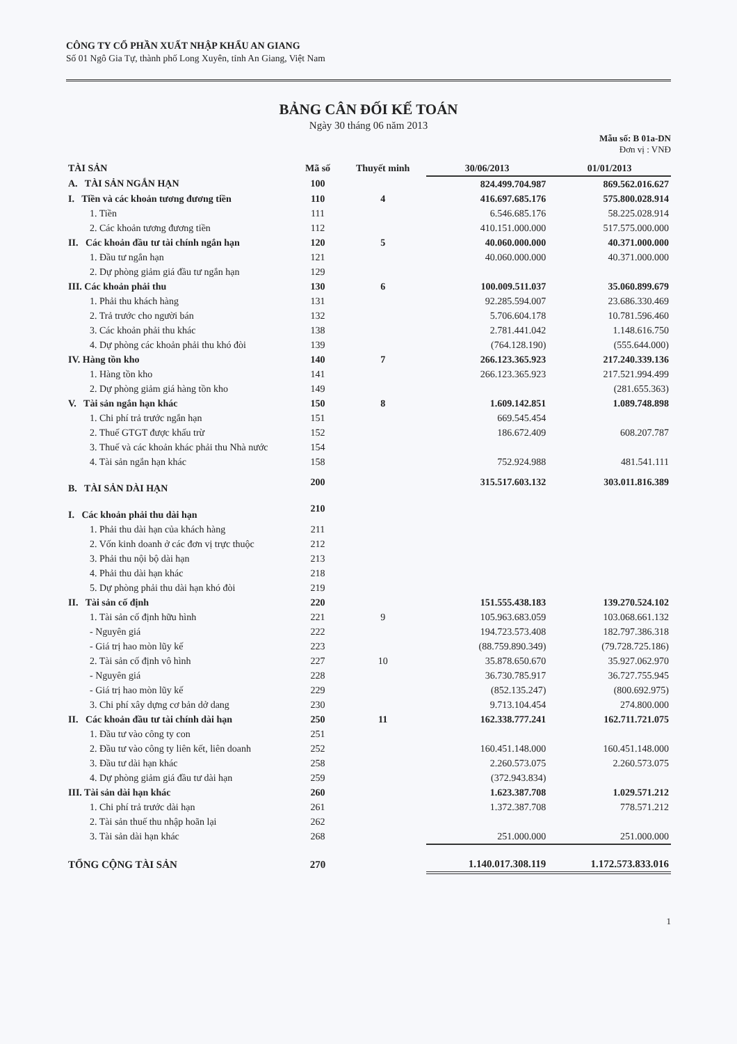CÔNG TY CỔ PHẦN XUẤT NHẬP KHẨU AN GIANG
Số 01 Ngô Gia Tự, thành phố Long Xuyên, tỉnh An Giang, Việt Nam
BẢNG CÂN ĐỐI KẾ TOÁN
Ngày 30 tháng 06 năm 2013
Mẫu số: B 01a-DN
Đơn vị : VNĐ
| TÀI SẢN | Mã số | Thuyết minh | 30/06/2013 | 01/01/2013 |
| --- | --- | --- | --- | --- |
| A. TÀI SẢN NGẮN HẠN | 100 | | 824.499.704.987 | 869.562.016.627 |
| I. Tiền và các khoản tương đương tiền | 110 | 4 | 416.697.685.176 | 575.800.028.914 |
| 1. Tiền | 111 | | 6.546.685.176 | 58.225.028.914 |
| 2. Các khoản tương đương tiền | 112 | | 410.151.000.000 | 517.575.000.000 |
| II. Các khoản đầu tư tài chính ngắn hạn | 120 | 5 | 40.060.000.000 | 40.371.000.000 |
| 1. Đầu tư ngắn hạn | 121 | | 40.060.000.000 | 40.371.000.000 |
| 2. Dự phòng giảm giá đầu tư ngắn hạn | 129 | | | |
| III. Các khoản phải thu | 130 | 6 | 100.009.511.037 | 35.060.899.679 |
| 1. Phải thu khách hàng | 131 | | 92.285.594.007 | 23.686.330.469 |
| 2. Trả trước cho người bán | 132 | | 5.706.604.178 | 10.781.596.460 |
| 3. Các khoản phải thu khác | 138 | | 2.781.441.042 | 1.148.616.750 |
| 4. Dự phòng các khoản phải thu khó đòi | 139 | | (764.128.190) | (555.644.000) |
| IV. Hàng tồn kho | 140 | 7 | 266.123.365.923 | 217.240.339.136 |
| 1. Hàng tồn kho | 141 | | 266.123.365.923 | 217.521.994.499 |
| 2. Dự phòng giảm giá hàng tồn kho | 149 | | | (281.655.363) |
| V. Tài sản ngắn hạn khác | 150 | 8 | 1.609.142.851 | 1.089.748.898 |
| 1. Chi phí trả trước ngắn hạn | 151 | | 669.545.454 | |
| 2. Thuế GTGT được khấu trừ | 152 | | 186.672.409 | 608.207.787 |
| 3. Thuế và các khoản khác phải thu Nhà nước | 154 | | | |
| 4. Tài sản ngắn hạn khác | 158 | | 752.924.988 | 481.541.111 |
| B. TÀI SẢN DÀI HẠN | 200 | | 315.517.603.132 | 303.011.816.389 |
| I. Các khoản phải thu dài hạn | 210 | | | |
| 1. Phải thu dài hạn của khách hàng | 211 | | | |
| 2. Vốn kinh doanh ở các đơn vị trực thuộc | 212 | | | |
| 3. Phải thu nội bộ dài hạn | 213 | | | |
| 4. Phải thu dài hạn khác | 218 | | | |
| 5. Dự phòng phải thu dài hạn khó đòi | 219 | | | |
| II. Tài sản cố định | 220 | | 151.555.438.183 | 139.270.524.102 |
| 1. Tài sản cố định hữu hình | 221 | 9 | 105.963.683.059 | 103.068.661.132 |
| - Nguyên giá | 222 | | 194.723.573.408 | 182.797.386.318 |
| - Giá trị hao mòn lũy kế | 223 | | (88.759.890.349) | (79.728.725.186) |
| 2. Tài sản cố định vô hình | 227 | 10 | 35.878.650.670 | 35.927.062.970 |
| - Nguyên giá | 228 | | 36.730.785.917 | 36.727.755.945 |
| - Giá trị hao mòn lũy kế | 229 | | (852.135.247) | (800.692.975) |
| 3. Chi phí xây dựng cơ bản dở dang | 230 | | 9.713.104.454 | 274.800.000 |
| II. Các khoản đầu tư tài chính dài hạn | 250 | 11 | 162.338.777.241 | 162.711.721.075 |
| 1. Đầu tư vào công ty con | 251 | | | |
| 2. Đầu tư vào công ty liên kết, liên doanh | 252 | | 160.451.148.000 | 160.451.148.000 |
| 3. Đầu tư dài hạn khác | 258 | | 2.260.573.075 | 2.260.573.075 |
| 4. Dự phòng giảm giá đầu tư dài hạn | 259 | | (372.943.834) | |
| III. Tài sản dài hạn khác | 260 | | 1.623.387.708 | 1.029.571.212 |
| 1. Chi phí trả trước dài hạn | 261 | | 1.372.387.708 | 778.571.212 |
| 2. Tài sản thuế thu nhập hoãn lại | 262 | | | |
| 3. Tài sản dài hạn khác | 268 | | 251.000.000 | 251.000.000 |
| TỔNG CỘNG TÀI SẢN | 270 | | 1.140.017.308.119 | 1.172.573.833.016 |
1